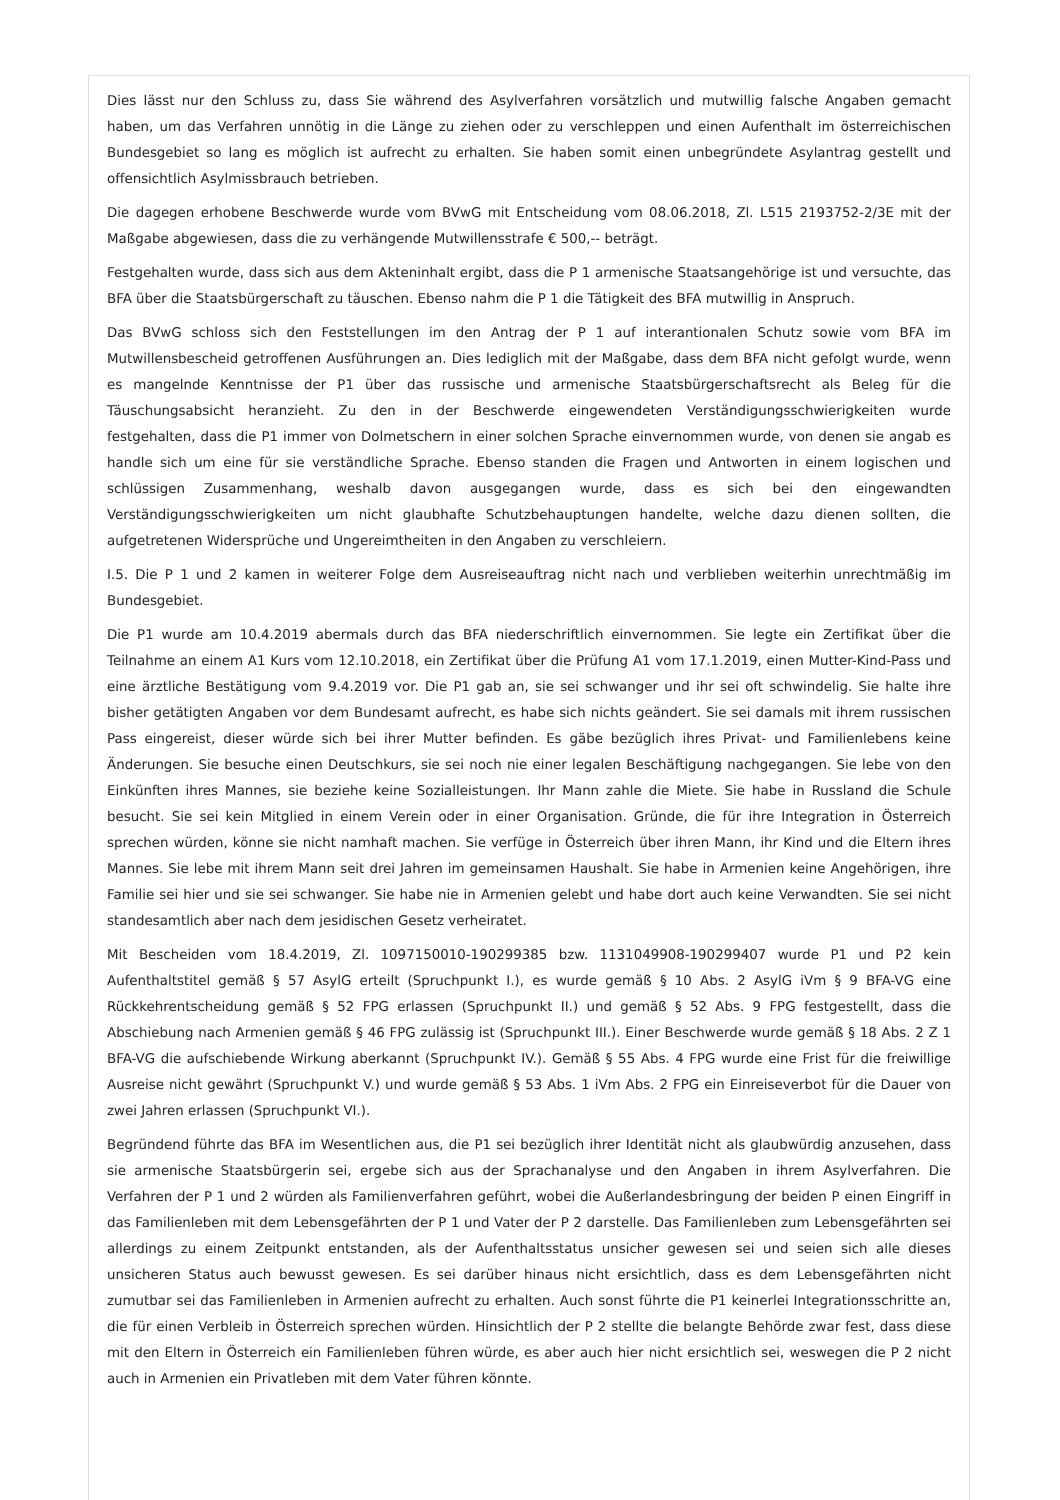Dies lässt nur den Schluss zu, dass Sie während des Asylverfahren vorsätzlich und mutwillig falsche Angaben gemacht haben, um das Verfahren unnötig in die Länge zu ziehen oder zu verschleppen und einen Aufenthalt im österreichischen Bundesgebiet so lang es möglich ist aufrecht zu erhalten. Sie haben somit einen unbegründete Asylantrag gestellt und offensichtlich Asylmissbrauch betrieben.
Die dagegen erhobene Beschwerde wurde vom BVwG mit Entscheidung vom 08.06.2018, Zl. L515 2193752-2/3E mit der Maßgabe abgewiesen, dass die zu verhängende Mutwillensstrafe € 500,-- beträgt.
Festgehalten wurde, dass sich aus dem Akteninhalt ergibt, dass die P 1 armenische Staatsangehörige ist und versuchte, das BFA über die Staatsbürgerschaft zu täuschen. Ebenso nahm die P 1 die Tätigkeit des BFA mutwillig in Anspruch.
Das BVwG schloss sich den Feststellungen im den Antrag der P 1 auf interantionalen Schutz sowie vom BFA im Mutwillensbescheid getroffenen Ausführungen an. Dies lediglich mit der Maßgabe, dass dem BFA nicht gefolgt wurde, wenn es mangelnde Kenntnisse der P1 über das russische und armenische Staatsbürgerschaftsrecht als Beleg für die Täuschungsabsicht heranzieht. Zu den in der Beschwerde eingewendeten Verständigungsschwierigkeiten wurde festgehalten, dass die P1 immer von Dolmetschern in einer solchen Sprache einvernommen wurde, von denen sie angab es handle sich um eine für sie verständliche Sprache. Ebenso standen die Fragen und Antworten in einem logischen und schlüssigen Zusammenhang, weshalb davon ausgegangen wurde, dass es sich bei den eingewandten Verständigungsschwierigkeiten um nicht glaubhafte Schutzbehauptungen handelte, welche dazu dienen sollten, die aufgetretenen Widersprüche und Ungereimtheiten in den Angaben zu verschleiern.
I.5. Die P 1 und 2 kamen in weiterer Folge dem Ausreiseauftrag nicht nach und verblieben weiterhin unrechtmäßig im Bundesgebiet.
Die P1 wurde am 10.4.2019 abermals durch das BFA niederschriftlich einvernommen. Sie legte ein Zertifikat über die Teilnahme an einem A1 Kurs vom 12.10.2018, ein Zertifikat über die Prüfung A1 vom 17.1.2019, einen Mutter-Kind-Pass und eine ärztliche Bestätigung vom 9.4.2019 vor. Die P1 gab an, sie sei schwanger und ihr sei oft schwindelig. Sie halte ihre bisher getätigten Angaben vor dem Bundesamt aufrecht, es habe sich nichts geändert. Sie sei damals mit ihrem russischen Pass eingereist, dieser würde sich bei ihrer Mutter befinden. Es gäbe bezüglich ihres Privat- und Familienlebens keine Änderungen. Sie besuche einen Deutschkurs, sie sei noch nie einer legalen Beschäftigung nachgegangen. Sie lebe von den Einkünften ihres Mannes, sie beziehe keine Sozialleistungen. Ihr Mann zahle die Miete. Sie habe in Russland die Schule besucht. Sie sei kein Mitglied in einem Verein oder in einer Organisation. Gründe, die für ihre Integration in Österreich sprechen würden, könne sie nicht namhaft machen. Sie verfüge in Österreich über ihren Mann, ihr Kind und die Eltern ihres Mannes. Sie lebe mit ihrem Mann seit drei Jahren im gemeinsamen Haushalt. Sie habe in Armenien keine Angehörigen, ihre Familie sei hier und sie sei schwanger. Sie habe nie in Armenien gelebt und habe dort auch keine Verwandten. Sie sei nicht standesamtlich aber nach dem jesidischen Gesetz verheiratet.
Mit Bescheiden vom 18.4.2019, Zl. 1097150010-190299385 bzw. 1131049908-190299407 wurde P1 und P2 kein Aufenthaltstitel gemäß § 57 AsylG erteilt (Spruchpunkt I.), es wurde gemäß § 10 Abs. 2 AsylG iVm § 9 BFA-VG eine Rückkehrentscheidung gemäß § 52 FPG erlassen (Spruchpunkt II.) und gemäß § 52 Abs. 9 FPG festgestellt, dass die Abschiebung nach Armenien gemäß § 46 FPG zulässig ist (Spruchpunkt III.). Einer Beschwerde wurde gemäß § 18 Abs. 2 Z 1 BFA-VG die aufschiebende Wirkung aberkannt (Spruchpunkt IV.). Gemäß § 55 Abs. 4 FPG wurde eine Frist für die freiwillige Ausreise nicht gewährt (Spruchpunkt V.) und wurde gemäß § 53 Abs. 1 iVm Abs. 2 FPG ein Einreiseverbot für die Dauer von zwei Jahren erlassen (Spruchpunkt VI.).
Begründend führte das BFA im Wesentlichen aus, die P1 sei bezüglich ihrer Identität nicht als glaubwürdig anzusehen, dass sie armenische Staatsbürgerin sei, ergebe sich aus der Sprachanalyse und den Angaben in ihrem Asylverfahren. Die Verfahren der P 1 und 2 würden als Familienverfahren geführt, wobei die Außerlandesbringung der beiden P einen Eingriff in das Familienleben mit dem Lebensgefährten der P 1 und Vater der P 2 darstelle. Das Familienleben zum Lebensgefährten sei allerdings zu einem Zeitpunkt entstanden, als der Aufenthaltsstatus unsicher gewesen sei und seien sich alle dieses unsicheren Status auch bewusst gewesen. Es sei darüber hinaus nicht ersichtlich, dass es dem Lebensgefährten nicht zumutbar sei das Familienleben in Armenien aufrecht zu erhalten. Auch sonst führte die P1 keinerlei Integrationsschritte an, die für einen Verbleib in Österreich sprechen würden. Hinsichtlich der P 2 stellte die belangte Behörde zwar fest, dass diese mit den Eltern in Österreich ein Familienleben führen würde, es aber auch hier nicht ersichtlich sei, weswegen die P 2 nicht auch in Armenien ein Privatleben mit dem Vater führen könnte.